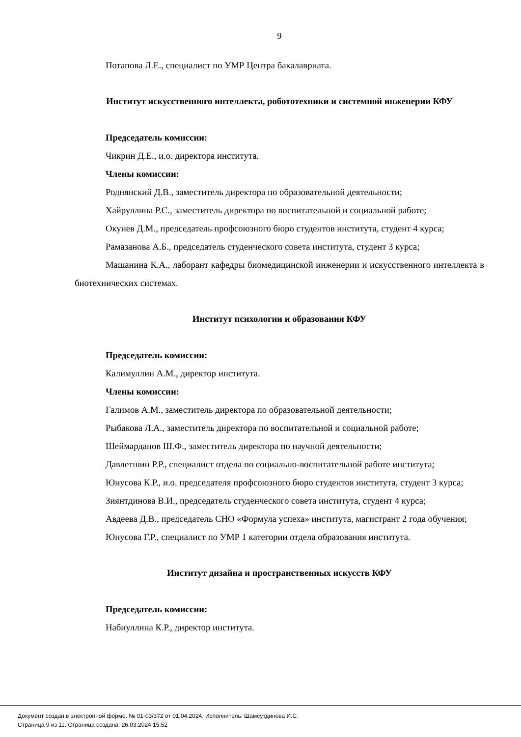9
Потапова Л.Е., специалист по УМР Центра бакалавриата.
Институт искусственного интеллекта, робототехники и системной инженерии КФУ
Председатель комиссии:
Чикрин Д.Е., и.о. директора института.
Члены комиссии:
Роднянский Д.В., заместитель директора по образовательной деятельности;
Хайруллина Р.С., заместитель директора по воспитательной и социальной работе;
Окунев Д.М., председатель профсоюзного бюро студентов института, студент 4 курса;
Рамазанова А.Б., председатель студенческого совета института, студент 3 курса;
Машанина К.А., лаборант кафедры биомедицинской инженерии и искусственного интеллекта в биотехнических системах.
Институт психологии и образования КФУ
Председатель комиссии:
Калимуллин А.М., директор института.
Члены комиссии:
Галимов А.М., заместитель директора по образовательной деятельности;
Рыбакова Л.А., заместитель директора по воспитательной и социальной работе;
Шеймарданов Ш.Ф., заместитель директора по научной деятельности;
Давлетшин Р.Р., специалист отдела по социально-воспитательной работе института;
Юнусова К.Р., и.о. председателя профсоюзного бюро студентов института, студент 3 курса;
Зиянтдинова В.И., председатель студенческого совета института, студент 4 курса;
Авдеева Д.В., председатель СНО «Формула успеха» института, магистрант 2 года обучения;
Юнусова Г.Р., специалист по УМР 1 категории отдела образования института.
Институт дизайна и пространственных искусств КФУ
Председатель комиссии:
Набиуллина К.Р., директор института.
Документ создан в электронной форме. № 01-03/372 от 01.04.2024. Исполнитель: Шамсутдинова И.С.
Страница 9 из 11. Страница создана: 26.03.2024 15:52